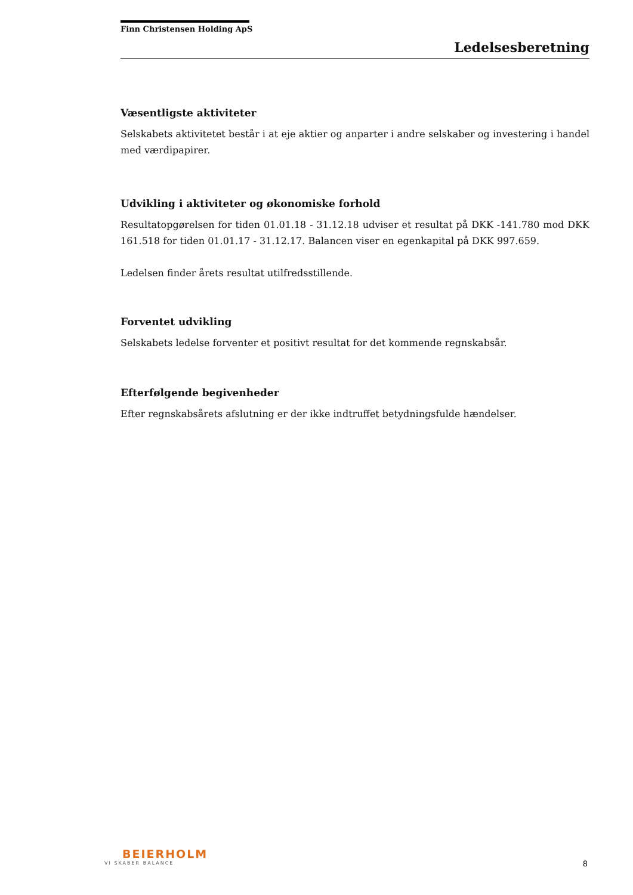Finn Christensen Holding ApS
Ledelsesberetning
Væsentligste aktiviteter
Selskabets aktivitetet består i at eje aktier og anparter i andre selskaber og investering i handel med værdipapirer.
Udvikling i aktiviteter og økonomiske forhold
Resultatopgørelsen for tiden 01.01.18 - 31.12.18 udviser et resultat på DKK -141.780 mod DKK 161.518 for tiden 01.01.17 - 31.12.17. Balancen viser en egenkapital på DKK 997.659.
Ledelsen finder årets resultat utilfredsstillende.
Forventet udvikling
Selskabets ledelse forventer et positivt resultat for det kommende regnskabsår.
Efterfølgende begivenheder
Efter regnskabsårets afslutning er der ikke indtruffet betydningsfulde hændelser.
BEIERHOLM
VI SKABER BALANCE
8